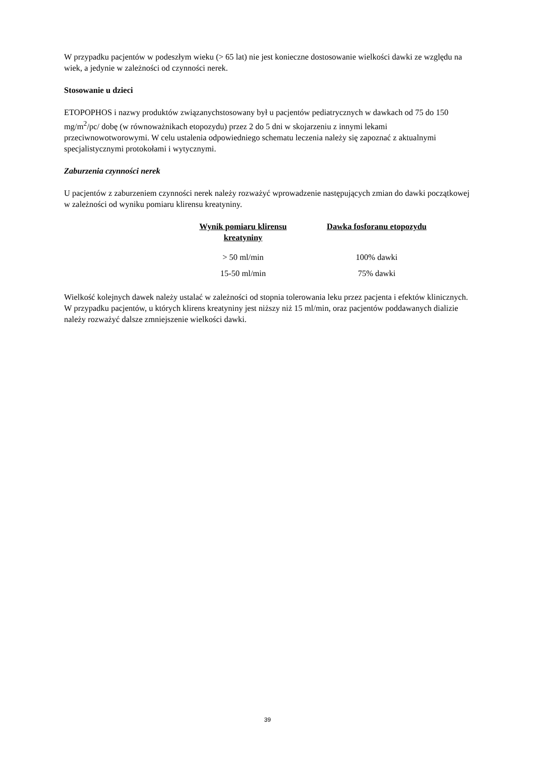W przypadku pacjentów w podeszłym wieku (> 65 lat) nie jest konieczne dostosowanie wielkości dawki ze względu na wiek, a jedynie w zależności od czynności nerek.
Stosowanie u dzieci
ETOPOPHOS i nazwy produktów związanychstosowany był u pacjentów pediatrycznych w dawkach od 75 do 150 mg/m<sup>2</sup>/pc/ dobę (w równoważnikach etopozydu) przez 2 do 5 dni w skojarzeniu z innymi lekami przeciwnowotworowymi. W celu ustalenia odpowiedniego schematu leczenia należy się zapoznać z aktualnymi specjalistycznymi protokołami i wytycznymi.
Zaburzenia czynności nerek
U pacjentów z zaburzeniem czynności nerek należy rozważyć wprowadzenie następujących zmian do dawki początkowej w zależności od wyniku pomiaru klirensu kreatyniny.
| Wynik pomiaru klirensu kreatyniny | Dawka fosforanu etopozydu |
| --- | --- |
| > 50 ml/min | 100% dawki |
| 15-50 ml/min | 75% dawki |
Wielkość kolejnych dawek należy ustalać w zależności od stopnia tolerowania leku przez pacjenta i efektów klinicznych. W przypadku pacjentów, u których klirens kreatyniny jest niższy niż 15 ml/min, oraz pacjentów poddawanych dializie należy rozważyć dalsze zmniejszenie wielkości dawki.
39